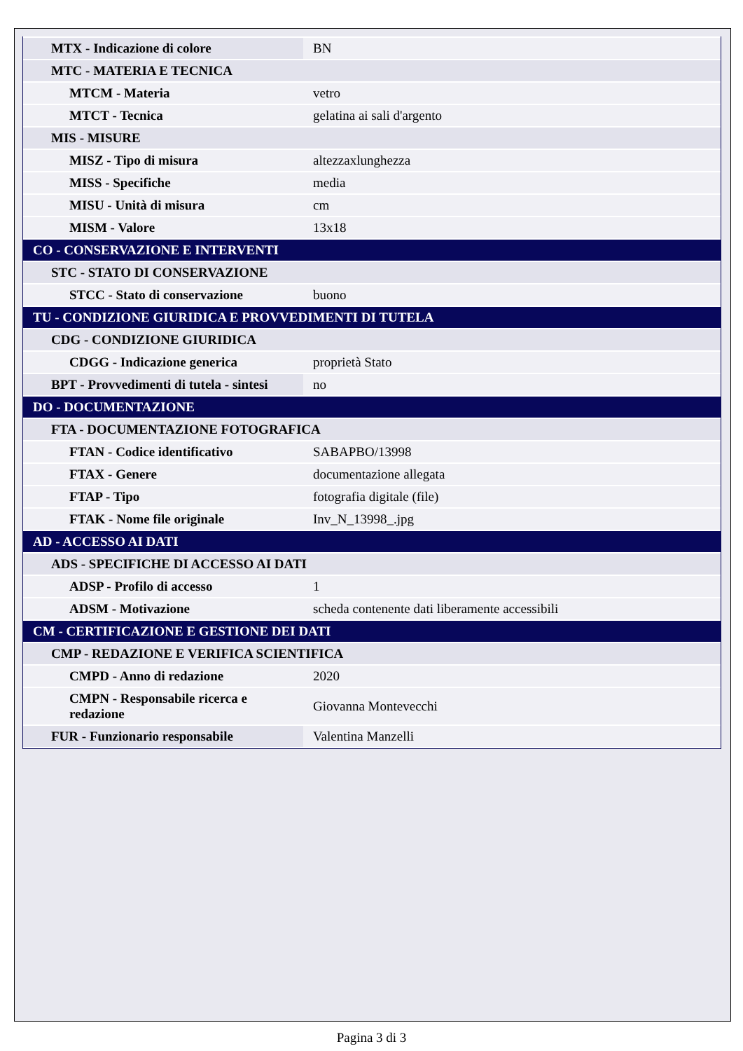| MTX - Indicazione di colore | BN |
| MTC - MATERIA E TECNICA | |
| MTCM - Materia | vetro |
| MTCT - Tecnica | gelatina ai sali d'argento |
| MIS - MISURE | |
| MISZ - Tipo di misura | altezzaxlunghezza |
| MISS - Specifiche | media |
| MISU - Unità di misura | cm |
| MISM - Valore | 13x18 |
| CO - CONSERVAZIONE E INTERVENTI | |
| STC - STATO DI CONSERVAZIONE | |
| STCC - Stato di conservazione | buono |
| TU - CONDIZIONE GIURIDICA E PROVVEDIMENTI DI TUTELA | |
| CDG - CONDIZIONE GIURIDICA | |
| CDGG - Indicazione generica | proprietà Stato |
| BPT - Provvedimenti di tutela - sintesi | no |
| DO - DOCUMENTAZIONE | |
| FTA - DOCUMENTAZIONE FOTOGRAFICA | |
| FTAN - Codice identificativo | SABAPBO/13998 |
| FTAX - Genere | documentazione allegata |
| FTAP - Tipo | fotografia digitale (file) |
| FTAK - Nome file originale | Inv_N_13998_.jpg |
| AD - ACCESSO AI DATI | |
| ADS - SPECIFICHE DI ACCESSO AI DATI | |
| ADSP - Profilo di accesso | 1 |
| ADSM - Motivazione | scheda contenente dati liberamente accessibili |
| CM - CERTIFICAZIONE E GESTIONE DEI DATI | |
| CMP - REDAZIONE E VERIFICA SCIENTIFICA | |
| CMPD - Anno di redazione | 2020 |
| CMPN - Responsabile ricerca e redazione | Giovanna Montevecchi |
| FUR - Funzionario responsabile | Valentina Manzelli |
Pagina 3 di 3